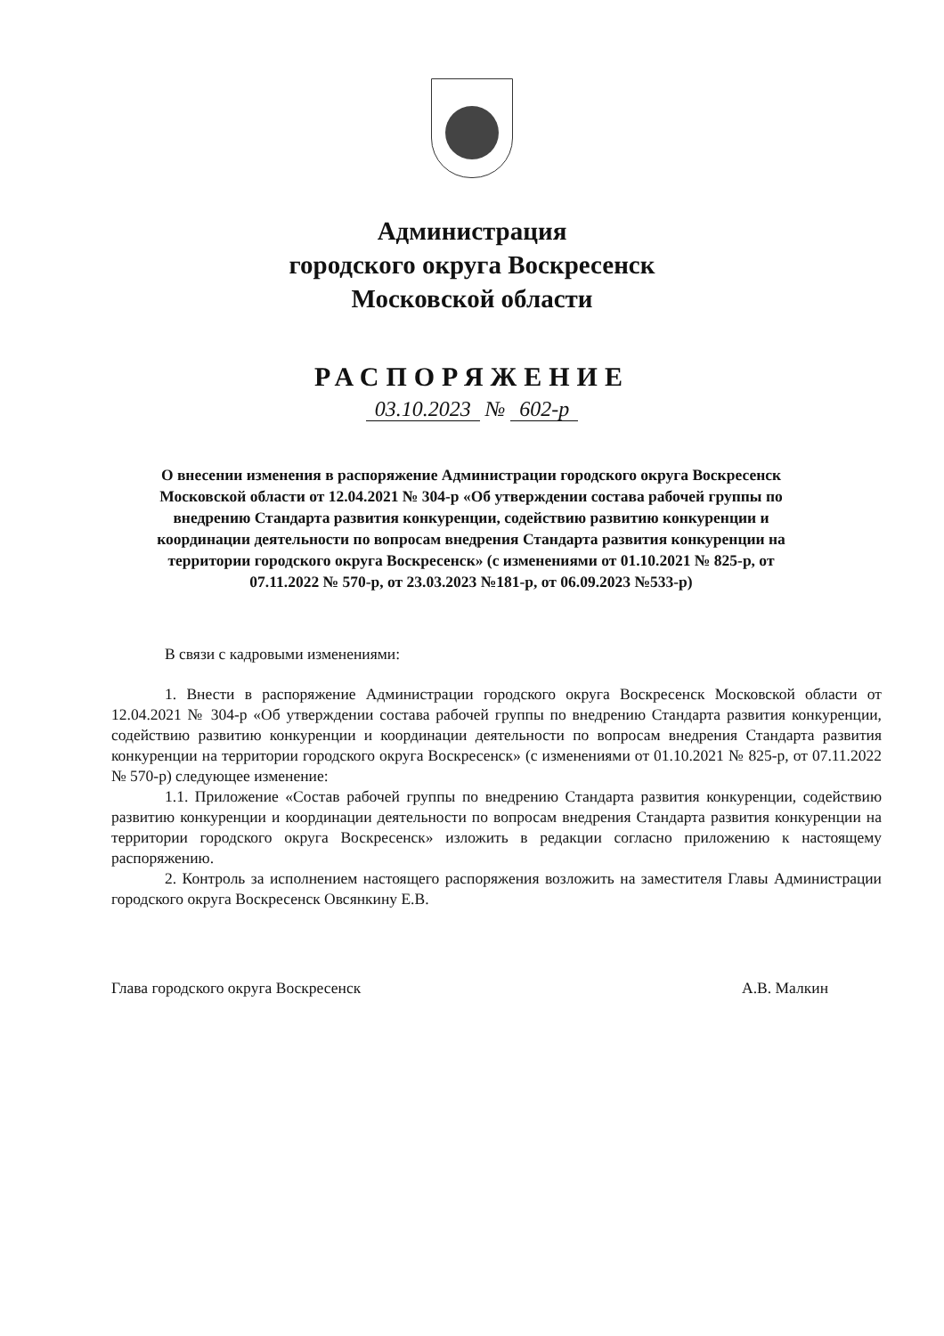Администрация
городского округа Воскресенск
Московской области
РАСПОРЯЖЕНИЕ
03.10.2023 № 602-р
О внесении изменения в распоряжение Администрации городского округа Воскресенск Московской области от 12.04.2021 № 304-р «Об утверждении состава рабочей группы по внедрению Стандарта развития конкуренции, содействию развитию конкуренции и координации деятельности по вопросам внедрения Стандарта развития конкуренции на территории городского округа Воскресенск» (с изменениями от 01.10.2021 № 825-р, от 07.11.2022 № 570-р, от 23.03.2023 №181-р, от 06.09.2023 №533-р)
В связи с кадровыми изменениями:
1. Внести в распоряжение Администрации городского округа Воскресенск Московской области от 12.04.2021 № 304-р «Об утверждении состава рабочей группы по внедрению Стандарта развития конкуренции, содействию развитию конкуренции и координации деятельности по вопросам внедрения Стандарта развития конкуренции на территории городского округа Воскресенск» (с изменениями от 01.10.2021 № 825-р, от 07.11.2022 № 570-р) следующее изменение:
1.1. Приложение «Состав рабочей группы по внедрению Стандарта развития конкуренции, содействию развитию конкуренции и координации деятельности по вопросам внедрения Стандарта развития конкуренции на территории городского округа Воскресенск» изложить в редакции согласно приложению к настоящему распоряжению.
2. Контроль за исполнением настоящего распоряжения возложить на заместителя Главы Администрации городского округа Воскресенск Овсянкину Е.В.
Глава городского округа Воскресенск А.В. Малкин